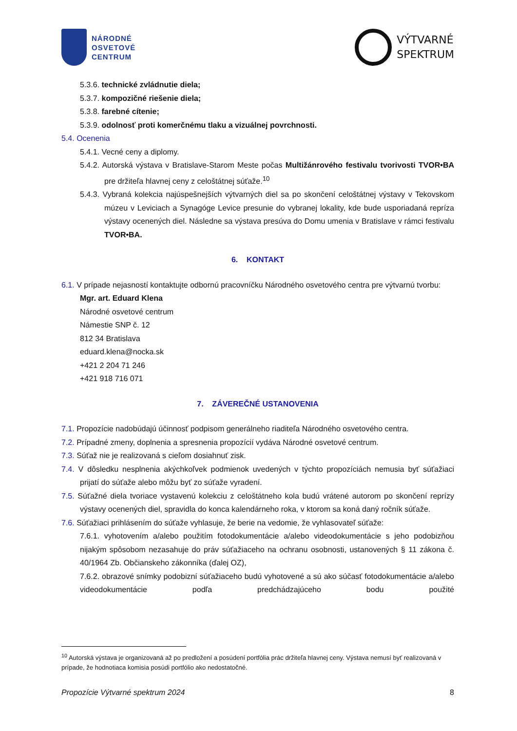NÁRODNÉ
OSVETOVÉ
CENTRUM
VÝTVARNÉ
SPEKTRUM
5.3.6. technické zvládnutie diela;
5.3.7. kompozičné riešenie diela;
5.3.8. farebné cítenie;
5.3.9. odolnosť proti komerčnému tlaku a vizuálnej povrchnosti.
5.4. Ocenenia
5.4.1. Vecné ceny a diplomy.
5.4.2. Autorská výstava v Bratislave-Starom Meste počas Multižánrového festivalu tvorivosti TVOR•BA pre držiteľa hlavnej ceny z celoštátnej súťaže.<sup>10</sup>
5.4.3. Vybraná kolekcia najúspešnejších výtvarných diel sa po skončení celoštátnej výstavy v Tekovskom múzeu v Leviciach a Synagóge Levice presunie do vybranej lokality, kde bude usporiadaná repríza výstavy ocenených diel. Následne sa výstava presúva do Domu umenia v Bratislave v rámci festivalu TVOR•BA.
6. KONTAKT
6.1. V prípade nejasností kontaktujte odbornú pracovníčku Národného osvetového centra pre výtvarnú tvorbu:
Mgr. art. Eduard Klena
Národné osvetové centrum
Námestie SNP č. 12
812 34 Bratislava
eduard.klena@nocka.sk
+421 2 204 71 246
+421 918 716 071
7. ZÁVEREČNÉ USTANOVENIA
7.1. Propozície nadobúdajú účinnosť podpisom generálneho riaditeľa Národného osvetového centra.
7.2. Prípadné zmeny, doplnenia a spresnenia propozícií vydáva Národné osvetové centrum.
7.3. Súťaž nie je realizovaná s cieľom dosiahnuť zisk.
7.4. V dôsledku nesplnenia akýchkoľvek podmienok uvedených v týchto propozíciách nemusia byť súťažiaci prijatí do súťaže alebo môžu byť zo súťaže vyradení.
7.5. Súťažné diela tvoriace vystavenú kolekciu z celoštátneho kola budú vrátené autorom po skončení reprízy výstavy ocenených diel, spravidla do konca kalendárneho roka, v ktorom sa koná daný ročník súťaže.
7.6. Súťažiaci prihlásením do súťaže vyhlasuje, že berie na vedomie, že vyhlasovateľ súťaže:
7.6.1. vyhotovením a/alebo použitím fotodokumentácie a/alebo videodokumentácie s jeho podobizňou nijakým spôsobom nezasahuje do práv súťažiaceho na ochranu osobnosti, ustanovených § 11 zákona č. 40/1964 Zb. Občianskeho zákonníka (ďalej OZ),
7.6.2. obrazové snímky podobizní súťažiaceho budú vyhotovené a sú ako súčasť fotodokumentácie a/alebo videodokumentácie podľa predchádzajúceho bodu použité
<sup>10</sup> Autorská výstava je organizovaná až po predložení a posúdení portfólia prác držiteľa hlavnej ceny. Výstava nemusí byť realizovaná v prípade, že hodnotiaca komisia posúdi portfólio ako nedostatočné.
Propozície Výtvarné spektrum 2024 8